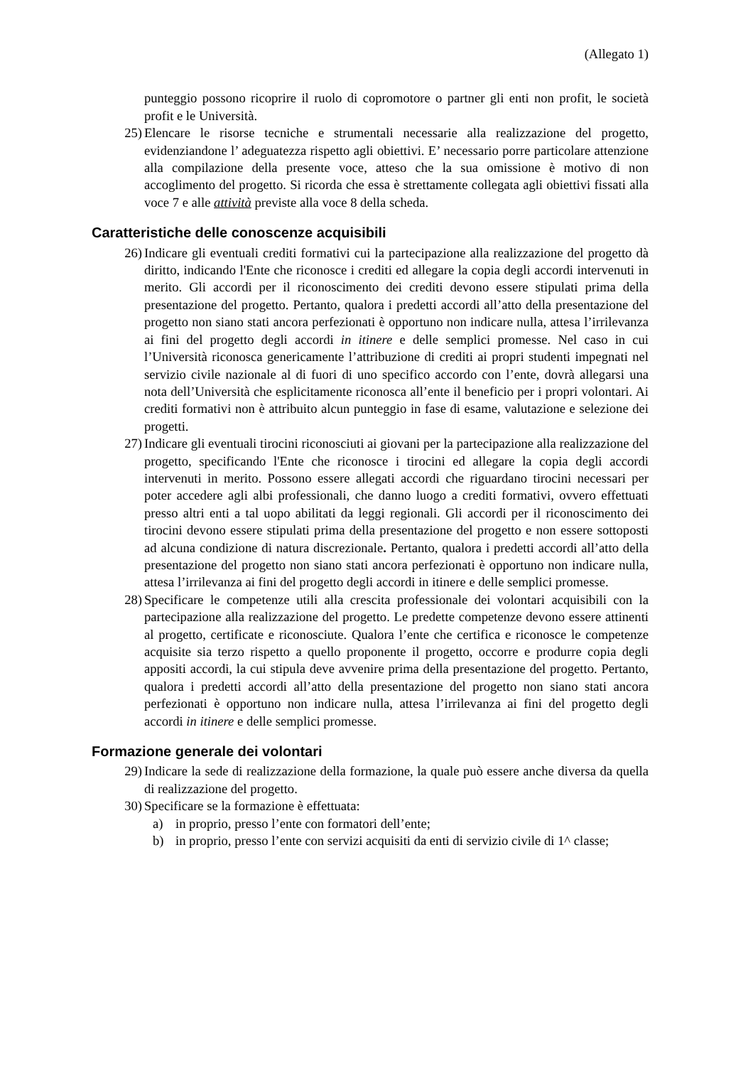(Allegato 1)
punteggio possono ricoprire il ruolo di copromotore o partner gli enti non profit, le società profit e le Università.
25) Elencare le risorse tecniche e strumentali necessarie alla realizzazione del progetto, evidenziandone l’ adeguatezza rispetto agli obiettivi. E’ necessario porre particolare attenzione alla compilazione della presente voce, atteso che la sua omissione è motivo di non accoglimento del progetto. Si ricorda che essa è strettamente collegata agli obiettivi fissati alla voce 7 e alle attività previste alla voce 8 della scheda.
Caratteristiche delle conoscenze acquisibili
26) Indicare gli eventuali crediti formativi cui la partecipazione alla realizzazione del progetto dà diritto, indicando l'Ente che riconosce i crediti ed allegare la copia degli accordi intervenuti in merito. Gli accordi per il riconoscimento dei crediti devono essere stipulati prima della presentazione del progetto. Pertanto, qualora i predetti accordi all’atto della presentazione del progetto non siano stati ancora perfezionati è opportuno non indicare nulla, attesa l’irrilevanza ai fini del progetto degli accordi in itinere e delle semplici promesse. Nel caso in cui l’Università riconosca genericamente l’attribuzione di crediti ai propri studenti impegnati nel servizio civile nazionale al di fuori di uno specifico accordo con l’ente, dovrà allegarsi una nota dell’Università che esplicitamente riconosca all’ente il beneficio per i propri volontari. Ai crediti formativi non è attribuito alcun punteggio in fase di esame, valutazione e selezione dei progetti.
27) Indicare gli eventuali tirocini riconosciuti ai giovani per la partecipazione alla realizzazione del progetto, specificando l'Ente che riconosce i tirocini ed allegare la copia degli accordi intervenuti in merito. Possono essere allegati accordi che riguardano tirocini necessari per poter accedere agli albi professionali, che danno luogo a crediti formativi, ovvero effettuati presso altri enti a tal uopo abilitati da leggi regionali. Gli accordi per il riconoscimento dei tirocini devono essere stipulati prima della presentazione del progetto e non essere sottoposti ad alcuna condizione di natura discrezionale. Pertanto, qualora i predetti accordi all’atto della presentazione del progetto non siano stati ancora perfezionati è opportuno non indicare nulla, attesa l’irrilevanza ai fini del progetto degli accordi in itinere e delle semplici promesse.
28) Specificare le competenze utili alla crescita professionale dei volontari acquisibili con la partecipazione alla realizzazione del progetto. Le predette competenze devono essere attinenti al progetto, certificate e riconosciute. Qualora l’ente che certifica e riconosce le competenze acquisite sia terzo rispetto a quello proponente il progetto, occorre e produrre copia degli appositi accordi, la cui stipula deve avvenire prima della presentazione del progetto. Pertanto, qualora i predetti accordi all’atto della presentazione del progetto non siano stati ancora perfezionati è opportuno non indicare nulla, attesa l’irrilevanza ai fini del progetto degli accordi in itinere e delle semplici promesse.
Formazione generale dei volontari
29) Indicare la sede di realizzazione della formazione, la quale può essere anche diversa da quella di realizzazione del progetto.
30) Specificare se la formazione è effettuata:
a) in proprio, presso l’ente con formatori dell’ente;
b) in proprio, presso l’ente con servizi acquisiti da enti di servizio civile di 1^ classe;